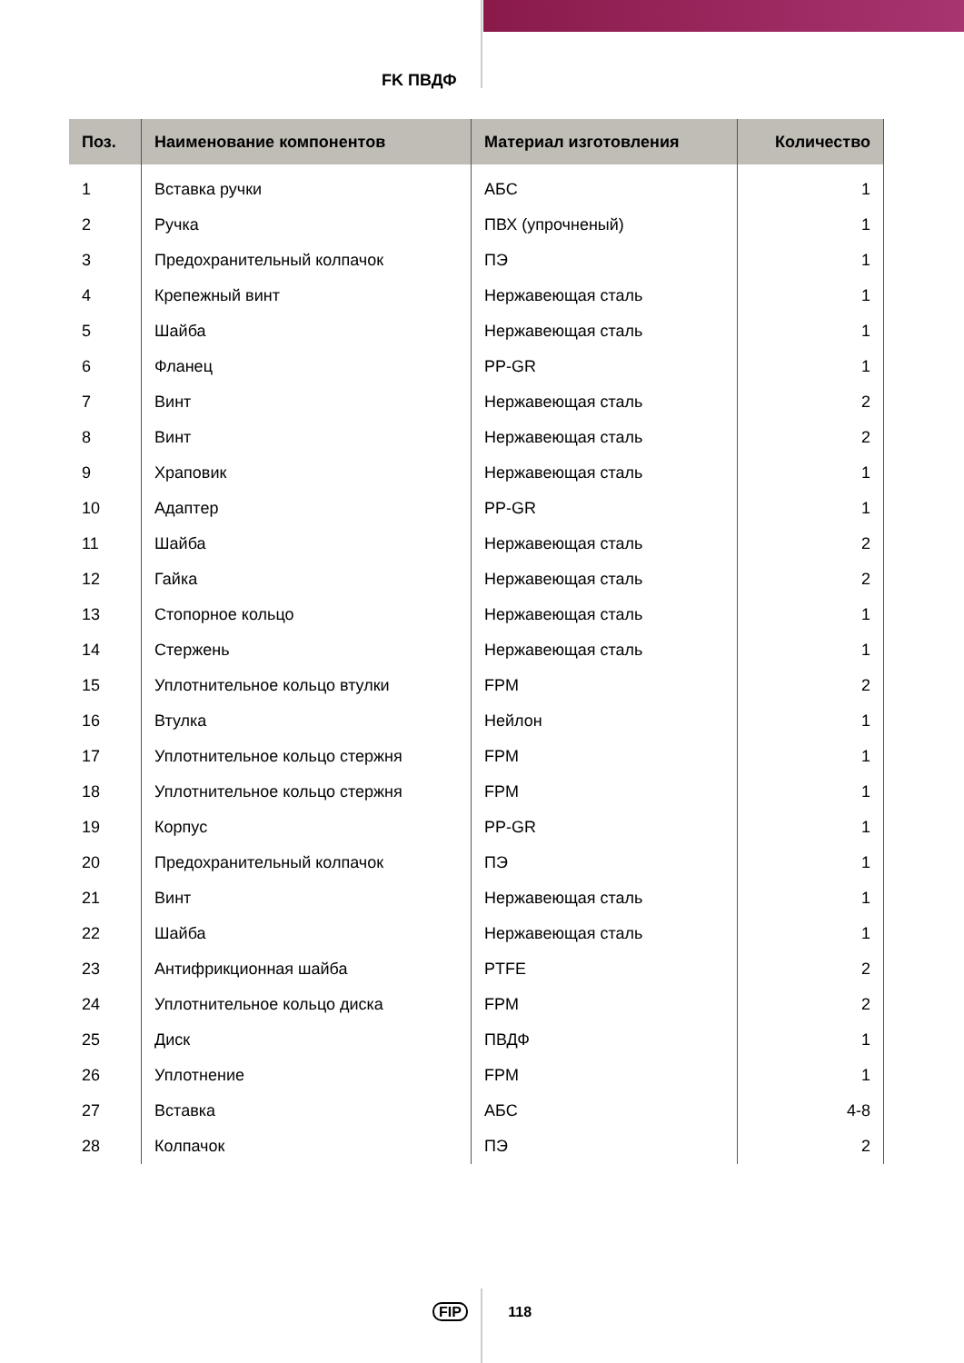FK ПВДФ
| Поз. | Наименование компонентов | Материал изготовления | Количество |
| --- | --- | --- | --- |
| 1 | Вставка ручки | АБС | 1 |
| 2 | Ручка | ПВХ (упрочненый) | 1 |
| 3 | Предохранительный колпачок | ПЭ | 1 |
| 4 | Крепежный винт | Нержавеющая сталь | 1 |
| 5 | Шайба | Нержавеющая сталь | 1 |
| 6 | Фланец | PP-GR | 1 |
| 7 | Винт | Нержавеющая сталь | 2 |
| 8 | Винт | Нержавеющая сталь | 2 |
| 9 | Храповик | Нержавеющая сталь | 1 |
| 10 | Адаптер | PP-GR | 1 |
| 11 | Шайба | Нержавеющая сталь | 2 |
| 12 | Гайка | Нержавеющая сталь | 2 |
| 13 | Стопорное кольцо | Нержавеющая сталь | 1 |
| 14 | Стержень | Нержавеющая сталь | 1 |
| 15 | Уплотнительное кольцо втулки | FPM | 2 |
| 16 | Втулка | Нейлон | 1 |
| 17 | Уплотнительное кольцо стержня | FPM | 1 |
| 18 | Уплотнительное кольцо стержня | FPM | 1 |
| 19 | Корпус | PP-GR | 1 |
| 20 | Предохранительный колпачок | ПЭ | 1 |
| 21 | Винт | Нержавеющая сталь | 1 |
| 22 | Шайба | Нержавеющая сталь | 1 |
| 23 | Антифрикционная шайба | PTFE | 2 |
| 24 | Уплотнительное кольцо диска | FPM | 2 |
| 25 | Диск | ПВДФ | 1 |
| 26 | Уплотнение | FPM | 1 |
| 27 | Вставка | АБС | 4-8 |
| 28 | Колпачок | ПЭ | 2 |
FIP 118